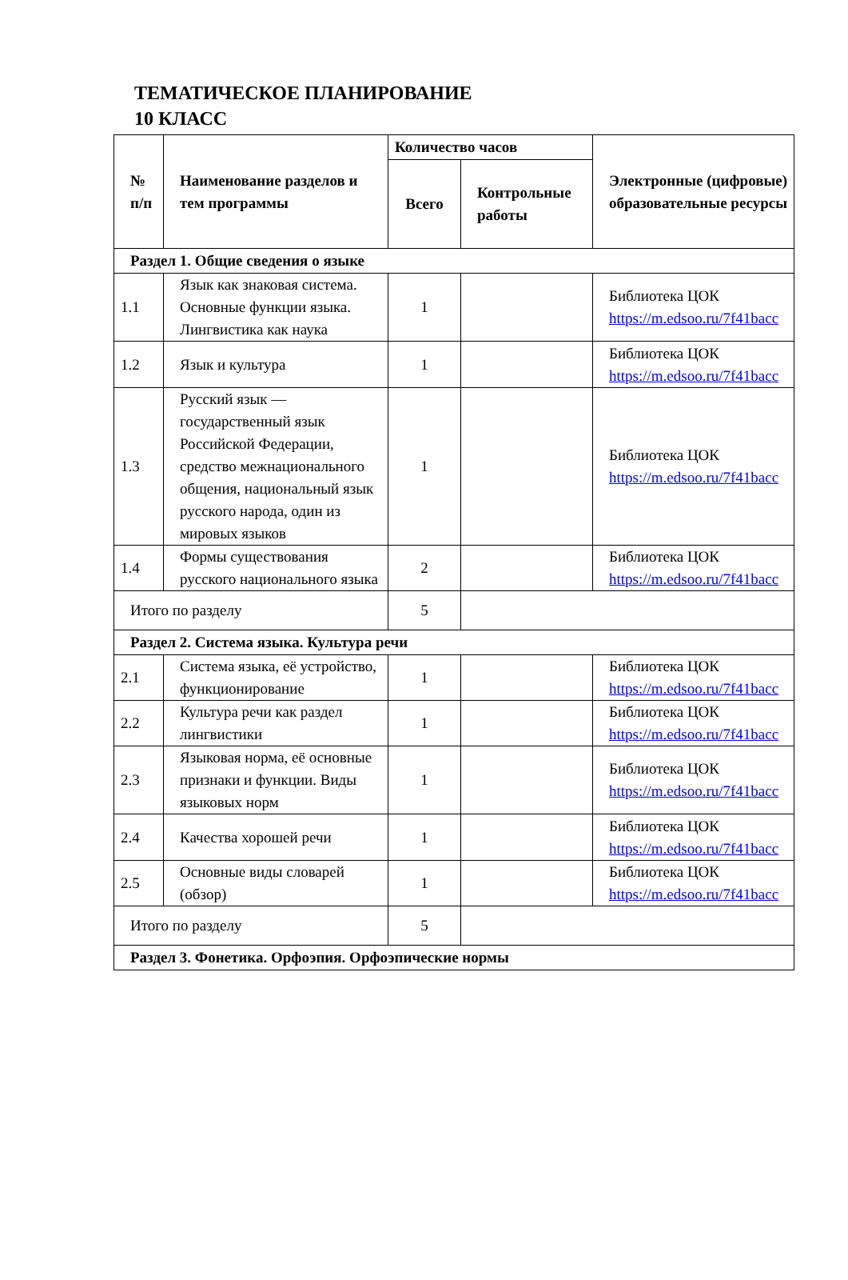ТЕМАТИЧЕСКОЕ ПЛАНИРОВАНИЕ
10 КЛАСС
| № п/п | Наименование разделов и тем программы | Количество часов | | Электронные (цифровые) образовательные ресурсы |
| --- | --- | --- | --- | --- |
| | | Всего | Контрольные работы | |
| Раздел 1. Общие сведения о языке | | | | |
| 1.1 | Язык как знаковая система. Основные функции языка. Лингвистика как наука | 1 | | Библиотека ЦОК https://m.edsoo.ru/7f41bacc |
| 1.2 | Язык и культура | 1 | | Библиотека ЦОК https://m.edsoo.ru/7f41bacc |
| 1.3 | Русский язык — государственный язык Российской Федерации, средство межнационального общения, национальный язык русского народа, один из мировых языков | 1 | | Библиотека ЦОК https://m.edsoo.ru/7f41bacc |
| 1.4 | Формы существования русского национального языка | 2 | | Библиотека ЦОК https://m.edsoo.ru/7f41bacc |
| Итого по разделу | | 5 | | |
| Раздел 2. Система языка. Культура речи | | | | |
| 2.1 | Система языка, её устройство, функционирование | 1 | | Библиотека ЦОК https://m.edsoo.ru/7f41bacc |
| 2.2 | Культура речи как раздел лингвистики | 1 | | Библиотека ЦОК https://m.edsoo.ru/7f41bacc |
| 2.3 | Языковая норма, её основные признаки и функции. Виды языковых норм | 1 | | Библиотека ЦОК https://m.edsoo.ru/7f41bacc |
| 2.4 | Качества хорошей речи | 1 | | Библиотека ЦОК https://m.edsoo.ru/7f41bacc |
| 2.5 | Основные виды словарей (обзор) | 1 | | Библиотека ЦОК https://m.edsoo.ru/7f41bacc |
| Итого по разделу | | 5 | | |
| Раздел 3. Фонетика. Орфоэпия. Орфоэпические нормы | | | | |